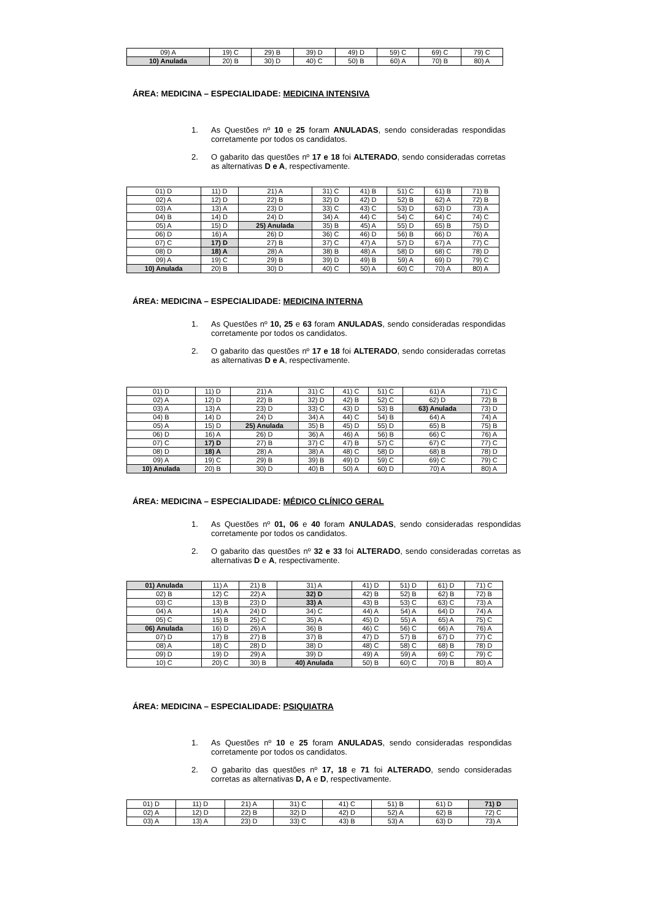| 09) A | 19) C | 29) B | 39) D | 49) D | 59) C | 69) C | 79) C |
| 10) Anulada | 20) B | 30) D | 40) C | 50) B | 60) A | 70) B | 80) A |
ÁREA: MEDICINA – ESPECIALIDADE: MEDICINA INTENSIVA
1. As Questões nº 10 e 25 foram ANULADAS, sendo consideradas respondidas corretamente por todos os candidatos.
2. O gabarito das questões nº 17 e 18 foi ALTERADO, sendo consideradas corretas as alternativas D e A, respectivamente.
| 01) D | 11) D | 21) A | 31) C | 41) B | 51) C | 61) B | 71) B |
| 02) A | 12) D | 22) B | 32) D | 42) D | 52) B | 62) A | 72) B |
| 03) A | 13) A | 23) D | 33) C | 43) C | 53) D | 63) D | 73) A |
| 04) B | 14) D | 24) D | 34) A | 44) C | 54) C | 64) C | 74) C |
| 05) A | 15) D | 25) Anulada | 35) B | 45) A | 55) D | 65) B | 75) D |
| 06) D | 16) A | 26) D | 36) C | 46) D | 56) B | 66) D | 76) A |
| 07) C | 17) D | 27) B | 37) C | 47) A | 57) D | 67) A | 77) C |
| 08) D | 18) A | 28) A | 38) B | 48) A | 58) D | 68) C | 78) D |
| 09) A | 19) C | 29) B | 39) D | 49) B | 59) A | 69) D | 79) C |
| 10) Anulada | 20) B | 30) D | 40) C | 50) A | 60) C | 70) A | 80) A |
ÁREA: MEDICINA – ESPECIALIDADE: MEDICINA INTERNA
1. As Questões nº 10, 25 e 63 foram ANULADAS, sendo consideradas respondidas corretamente por todos os candidatos.
2. O gabarito das questões nº 17 e 18 foi ALTERADO, sendo consideradas corretas as alternativas D e A, respectivamente.
| 01) D | 11) D | 21) A | 31) C | 41) C | 51) C | 61) A | 71) C |
| 02) A | 12) D | 22) B | 32) D | 42) B | 52) C | 62) D | 72) B |
| 03) A | 13) A | 23) D | 33) C | 43) D | 53) B | 63) Anulada | 73) D |
| 04) B | 14) D | 24) D | 34) A | 44) C | 54) B | 64) A | 74) A |
| 05) A | 15) D | 25) Anulada | 35) B | 45) D | 55) D | 65) B | 75) B |
| 06) D | 16) A | 26) D | 36) A | 46) A | 56) B | 66) C | 76) A |
| 07) C | 17) D | 27) B | 37) C | 47) B | 57) C | 67) C | 77) C |
| 08) D | 18) A | 28) A | 38) A | 48) C | 58) D | 68) B | 78) D |
| 09) A | 19) C | 29) B | 39) B | 49) D | 59) C | 69) C | 79) C |
| 10) Anulada | 20) B | 30) D | 40) B | 50) A | 60) D | 70) A | 80) A |
ÁREA: MEDICINA – ESPECIALIDADE: MÉDICO CLÍNICO GERAL
1. As Questões nº 01, 06 e 40 foram ANULADAS, sendo consideradas respondidas corretamente por todos os candidatos.
2. O gabarito das questões nº 32 e 33 foi ALTERADO, sendo consideradas corretas as alternativas D e A, respectivamente.
| 01) Anulada | 11) A | 21) B | 31) A | 41) D | 51) D | 61) D | 71) C |
| 02) B | 12) C | 22) A | 32) D | 42) B | 52) B | 62) B | 72) B |
| 03) C | 13) B | 23) D | 33) A | 43) B | 53) C | 63) C | 73) A |
| 04) A | 14) A | 24) D | 34) C | 44) A | 54) A | 64) D | 74) A |
| 05) C | 15) B | 25) C | 35) A | 45) D | 55) A | 65) A | 75) C |
| 06) Anulada | 16) D | 26) A | 36) B | 46) C | 56) C | 66) A | 76) A |
| 07) D | 17) B | 27) B | 37) B | 47) D | 57) B | 67) D | 77) C |
| 08) A | 18) C | 28) D | 38) D | 48) C | 58) C | 68) B | 78) D |
| 09) D | 19) D | 29) A | 39) D | 49) A | 59) A | 69) C | 79) C |
| 10) C | 20) C | 30) B | 40) Anulada | 50) B | 60) C | 70) B | 80) A |
ÁREA: MEDICINA – ESPECIALIDADE: PSIQUIATRA
1. As Questões nº 10 e 25 foram ANULADAS, sendo consideradas respondidas corretamente por todos os candidatos.
2. O gabarito das questões nº 17, 18 e 71 foi ALTERADO, sendo consideradas corretas as alternativas D, A e D, respectivamente.
| 01) D | 11) D | 21) A | 31) C | 41) C | 51) B | 61) D | 71) D |
| 02) A | 12) D | 22) B | 32) D | 42) D | 52) A | 62) B | 72) C |
| 03) A | 13) A | 23) D | 33) C | 43) B | 53) A | 63) D | 73) A |